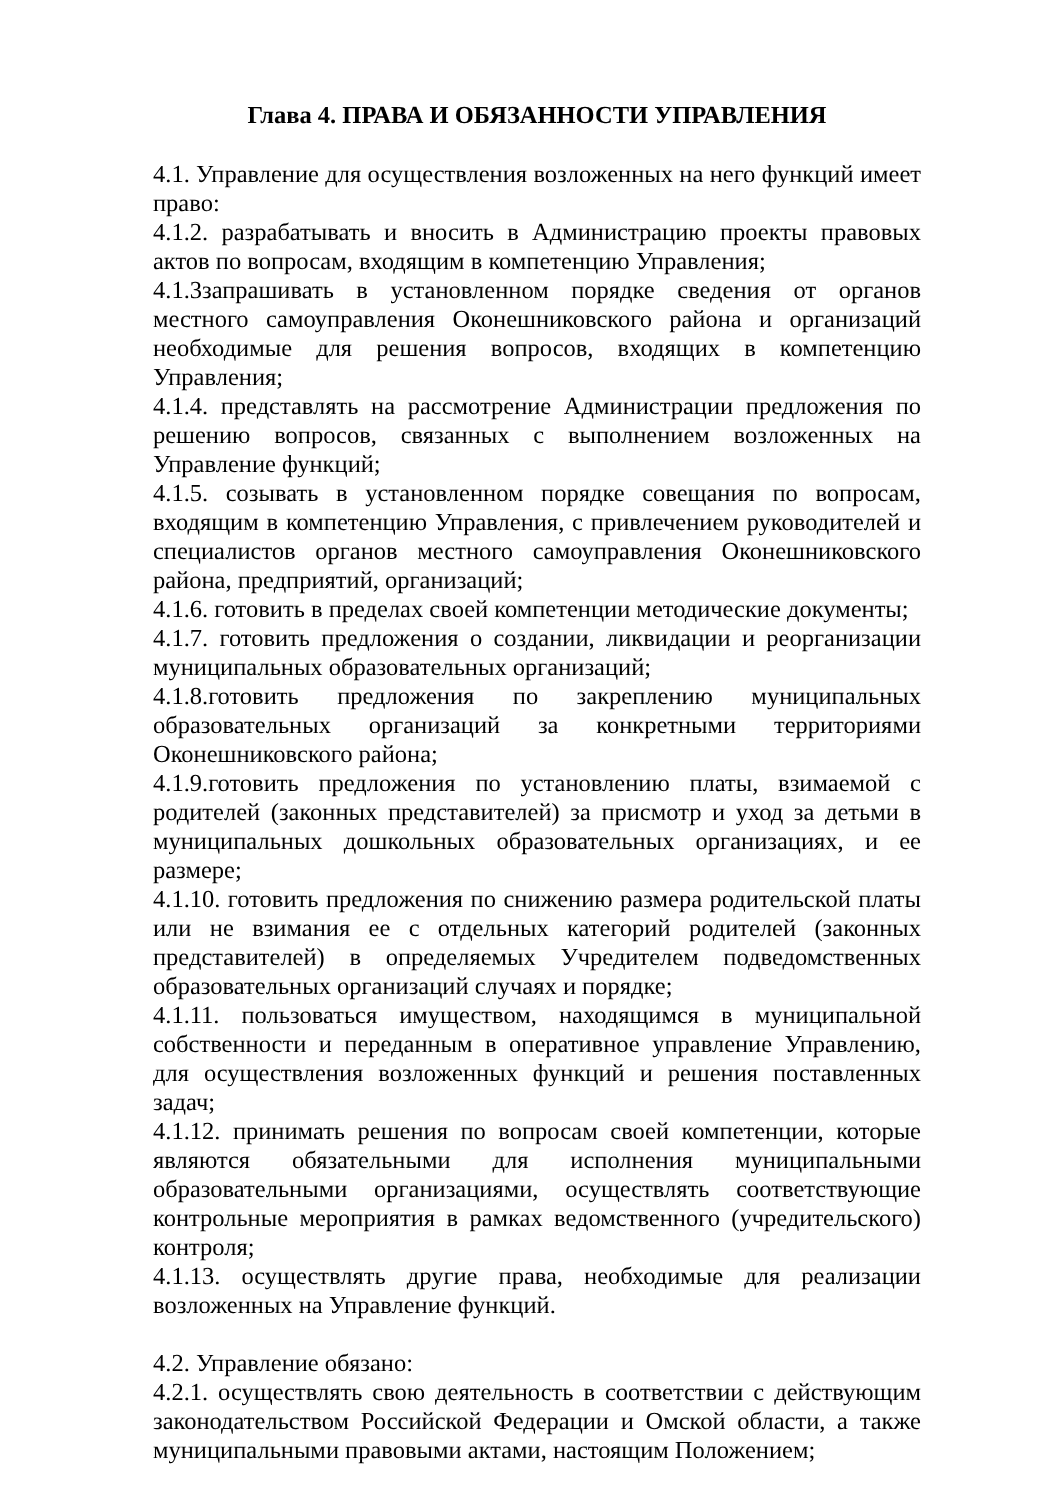Глава 4. ПРАВА И ОБЯЗАННОСТИ УПРАВЛЕНИЯ
4.1. Управление для осуществления возложенных на него функций имеет право:
4.1.2. разрабатывать и вносить в Администрацию проекты правовых актов по вопросам, входящим в компетенцию Управления;
4.1.3запрашивать в установленном порядке сведения от органов местного самоуправления Оконешниковского района и организаций необходимые для решения вопросов, входящих в компетенцию Управления;
4.1.4. представлять на рассмотрение Администрации предложения по решению вопросов, связанных с выполнением возложенных на Управление функций;
4.1.5. созывать в установленном порядке совещания по вопросам, входящим в компетенцию Управления, с привлечением руководителей и специалистов органов местного самоуправления Оконешниковского района, предприятий, организаций;
4.1.6. готовить в пределах своей компетенции методические документы;
4.1.7. готовить предложения о создании, ликвидации и реорганизации муниципальных образовательных организаций;
4.1.8.готовить предложения по закреплению муниципальных образовательных организаций за конкретными территориями Оконешниковского района;
4.1.9.готовить предложения по установлению платы, взимаемой с родителей (законных представителей) за присмотр и уход за детьми в муниципальных дошкольных образовательных организациях, и ее размере;
4.1.10. готовить предложения по снижению размера родительской платы или не взимания ее с отдельных категорий родителей (законных представителей) в определяемых Учредителем подведомственных образовательных организаций случаях и порядке;
4.1.11. пользоваться имуществом, находящимся в муниципальной собственности и переданным в оперативное управление Управлению, для осуществления возложенных функций и решения поставленных задач;
4.1.12. принимать решения по вопросам своей компетенции, которые являются обязательными для исполнения муниципальными образовательными организациями, осуществлять соответствующие контрольные мероприятия в рамках ведомственного (учредительского) контроля;
4.1.13. осуществлять другие права, необходимые для реализации возложенных на Управление функций.
4.2. Управление обязано:
4.2.1. осуществлять свою деятельность в соответствии с действующим законодательством Российской Федерации и Омской области, а также муниципальными правовыми актами, настоящим Положением;